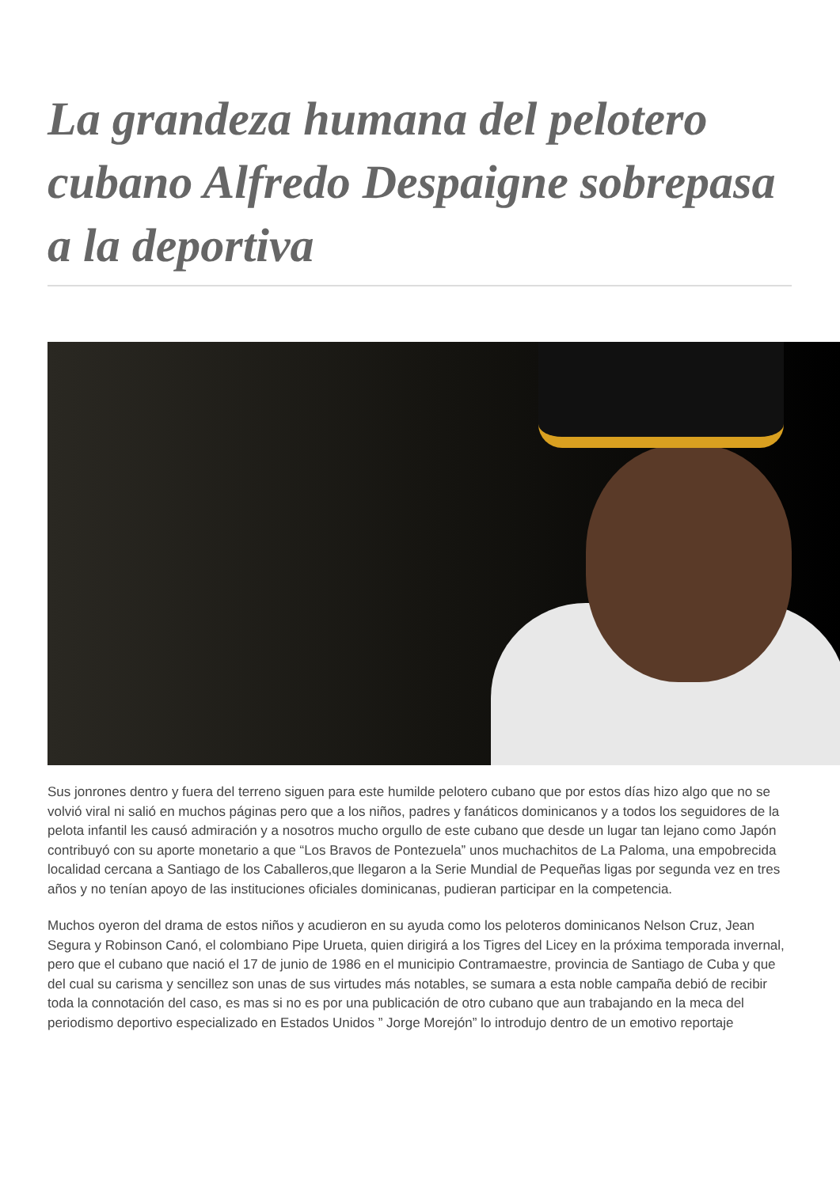La grandeza humana del pelotero cubano Alfredo Despaigne sobrepasa a la deportiva
Sus jonrones dentro y fuera del terreno siguen para este humilde pelotero cubano que por estos días hizo algo que no se volvió viral ni salió en muchos páginas pero que a los niños, padres y fanáticos dominicanos y a todos los seguidores de la pelota infantil les causó admiración y a nosotros mucho orgullo de este cubano que desde un lugar tan lejano como Japón contribuyó con su aporte monetario a que “Los Bravos de Pontezuela” unos muchachitos de La Paloma, una empobrecida localidad cercana a Santiago de los Caballeros,que llegaron a la Serie Mundial de Pequeñas ligas por segunda vez en tres años y no tenían apoyo de las instituciones oficiales dominicanas, pudieran participar en la competencia.
Muchos oyeron del drama de estos niños y acudieron en su ayuda como los peloteros dominicanos Nelson Cruz, Jean Segura y Robinson Canó, el colombiano Pipe Urueta, quien dirigirá a los Tigres del Licey en la próxima temporada invernal, pero que el cubano que nació el 17 de junio de 1986 en el municipio Contramaestre, provincia de Santiago de Cuba y que del cual su carisma y sencillez son unas de sus virtudes más notables, se sumara a esta noble campaña debió de recibir toda la connotación del caso, es mas si no es por una publicación de otro cubano que aun trabajando en la meca del periodismo deportivo especializado en Estados Unidos ” Jorge Morejón” lo introdujo dentro de un emotivo reportaje